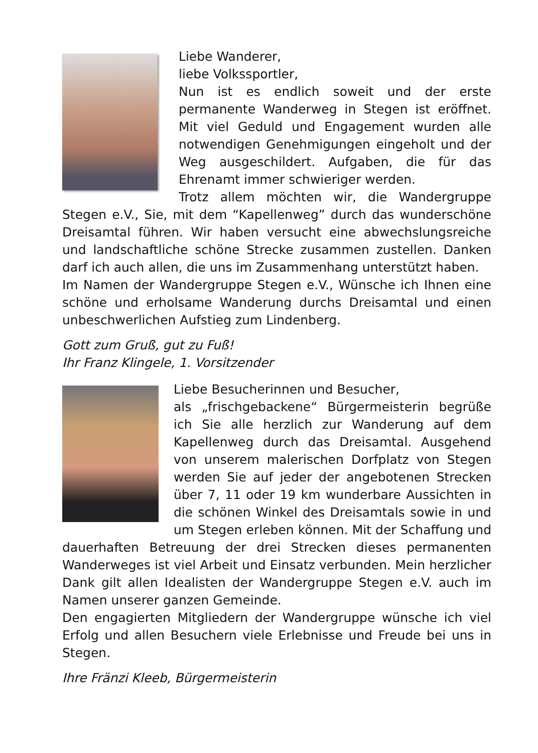Liebe Wanderer,
liebe Volkssportler,
Nun ist es endlich soweit und der erste permanente Wanderweg in Stegen ist eröffnet. Mit viel Geduld und Engagement wurden alle notwendigen Genehmigungen eingeholt und der Weg ausgeschildert. Aufgaben, die für das Ehrenamt immer schwieriger werden.
Trotz allem möchten wir, die Wandergruppe Stegen e.V., Sie, mit dem “Kapellenweg” durch das wunderschöne Dreisamtal führen. Wir haben versucht eine abwechslungsreiche und landschaftliche schöne Strecke zusammen zustellen. Danken darf ich auch allen, die uns im Zusammenhang unterstützt haben.
Im Namen der Wandergruppe Stegen e.V., Wünsche ich Ihnen eine schöne und erholsame Wanderung durchs Dreisamtal und einen unbeschwerlichen Aufstieg zum Lindenberg.
Gott zum Gruß, gut zu Fuß!
Ihr Franz Klingele, 1. Vorsitzender
Liebe Besucherinnen und Besucher,
als „frischgebackene“ Bürgermeisterin begrüße ich Sie alle herzlich zur Wanderung auf dem Kapellenweg durch das Dreisamtal. Ausgehend von unserem malerischen Dorfplatz von Stegen werden Sie auf jeder der angebotenen Strecken über 7, 11 oder 19 km wunderbare Aussichten in die schönen Winkel des Dreisamtals sowie in und um Stegen erleben können. Mit der Schaffung und dauerhaften Betreuung der drei Strecken dieses permanenten Wanderweges ist viel Arbeit und Einsatz verbunden. Mein herzlicher Dank gilt allen Idealisten der Wandergruppe Stegen e.V. auch im Namen unserer ganzen Gemeinde.
Den engagierten Mitgliedern der Wandergruppe wünsche ich viel Erfolg und allen Besuchern viele Erlebnisse und Freude bei uns in Stegen.
Ihre Fränzi Kleeb, Bürgermeisterin